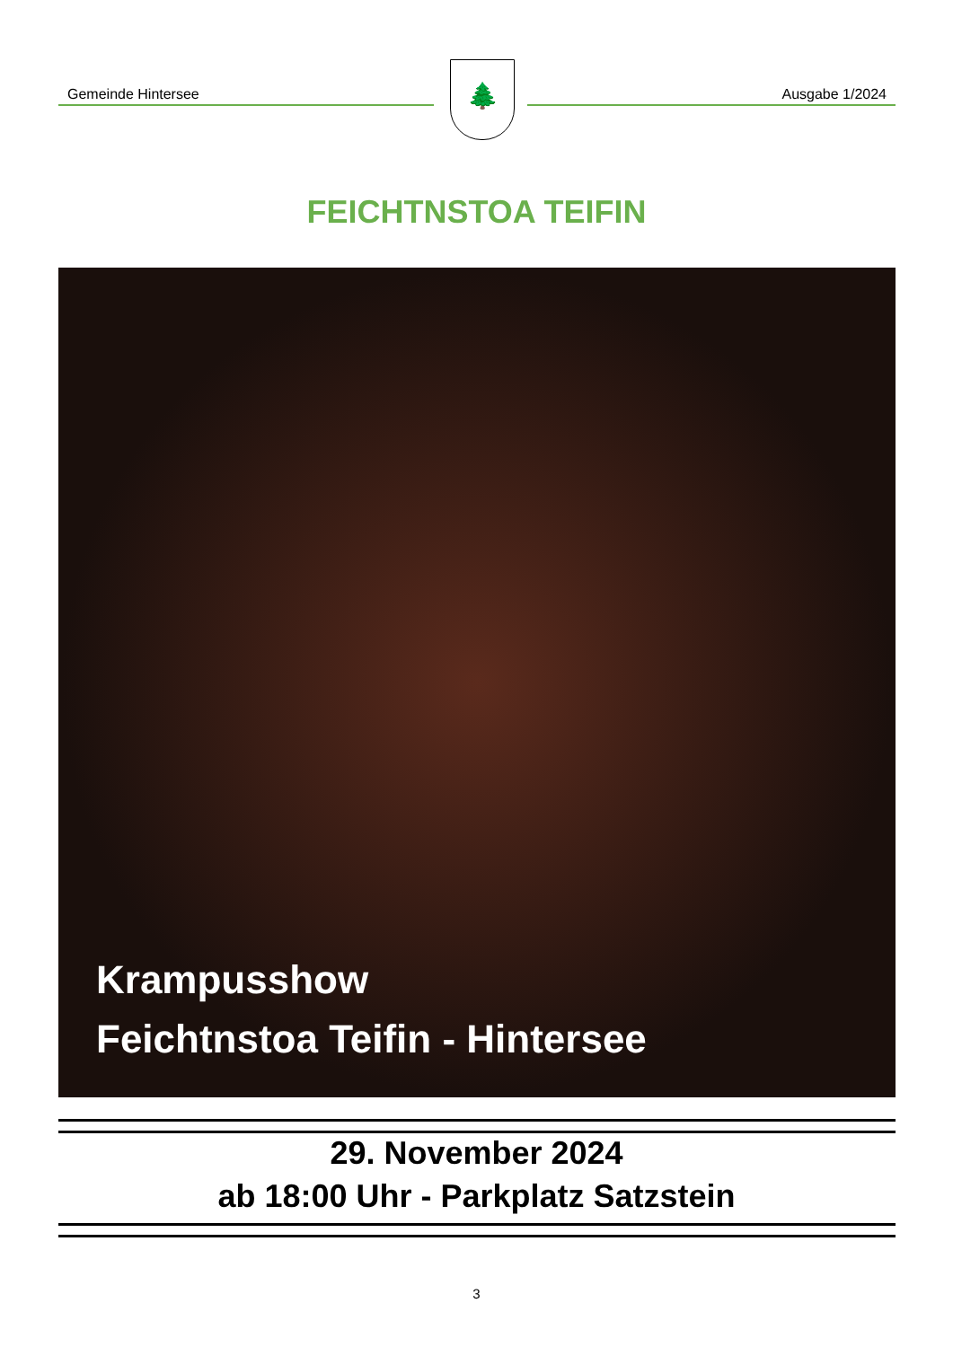Gemeinde Hintersee 🌲 Ausgabe 1/2024
FEICHTNSTOA TEIFIN
Krampusshow
Feichtnstoa Teifin - Hintersee
29. November 2024
ab 18:00 Uhr - Parkplatz Satzstein
3